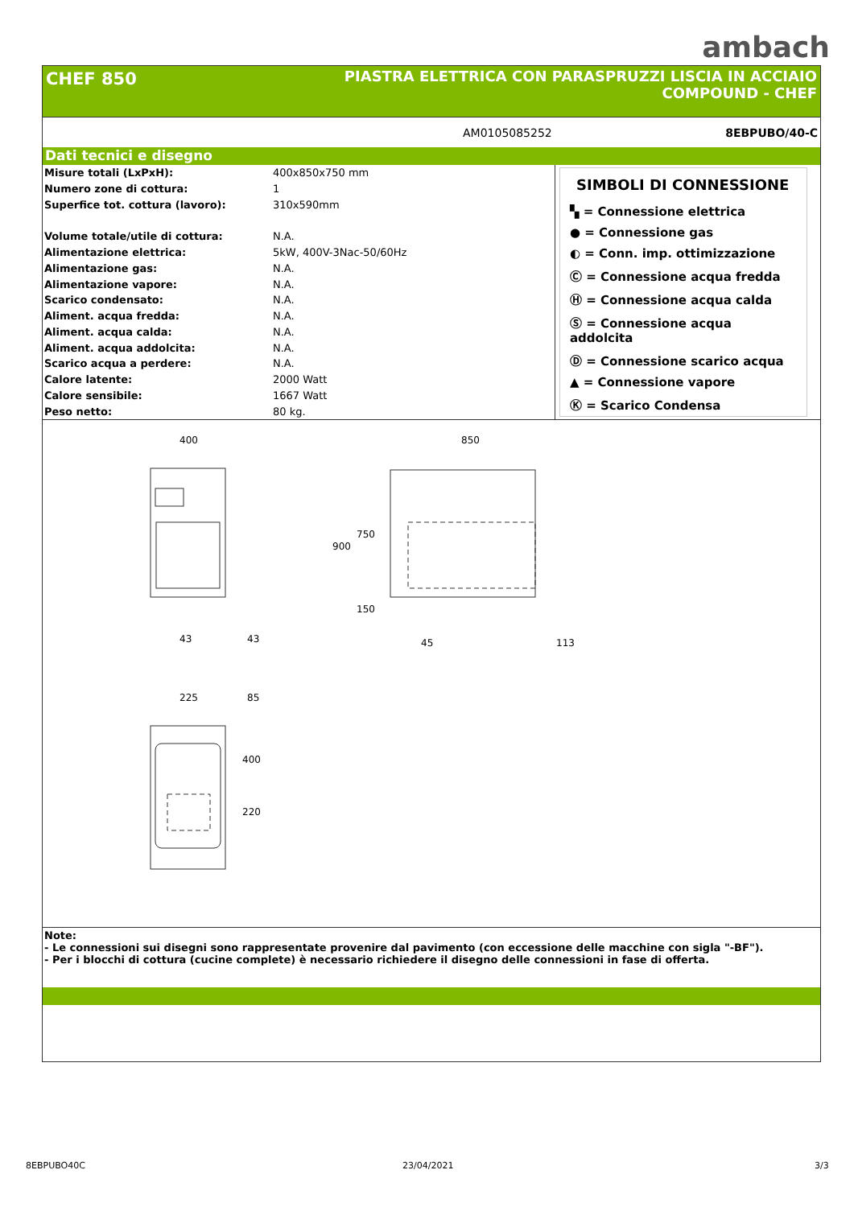ambach
CHEF 850
PIASTRA ELETTRICA CON PARASPRUZZI LISCIA IN ACCIAIO
COMPOUND - CHEF
AM0105085252 8EBPUBO/40-C
Dati tecnici e disegno
| Misure totali (LxPxH): | 400x850x750 mm |
| Numero zone di cottura: | 1 |
| Superfice tot. cottura (lavoro): | 310x590mm |
| Volume totale/utile di cottura: | N.A. |
| Alimentazione elettrica: | 5kW, 400V-3Nac-50/60Hz |
| Alimentazione gas: | N.A. |
| Alimentazione vapore: | N.A. |
| Scarico condensato: | N.A. |
| Aliment. acqua fredda: | N.A. |
| Aliment. acqua calda: | N.A. |
| Aliment. acqua addolcita: | N.A. |
| Scarico acqua a perdere: | N.A. |
| Calore latente: | 2000 Watt |
| Calore sensibile: | 1667 Watt |
| Peso netto: | 80 kg. |
SIMBOLI DI CONNESSIONE
▚ = Connessione elettrica
● = Connessione gas
◐ = Conn. imp. ottimizzazione
Ⓒ = Connessione acqua fredda
Ⓗ = Connessione acqua calda
Ⓢ = Connessione acqua addolcita
Ⓓ = Connessione scarico acqua
▲ = Connessione vapore
Ⓚ = Scarico Condensa
400 850
900
750
150
43 43 45 113
225 85
400
220
Note:
- Le connessioni sui disegni sono rappresentate provenire dal pavimento (con eccessione delle macchine con sigla "-BF").
- Per i blocchi di cottura (cucine complete) è necessario richiedere il disegno delle connessioni in fase di offerta.
8EBPUBO40C 23/04/2021 3/3